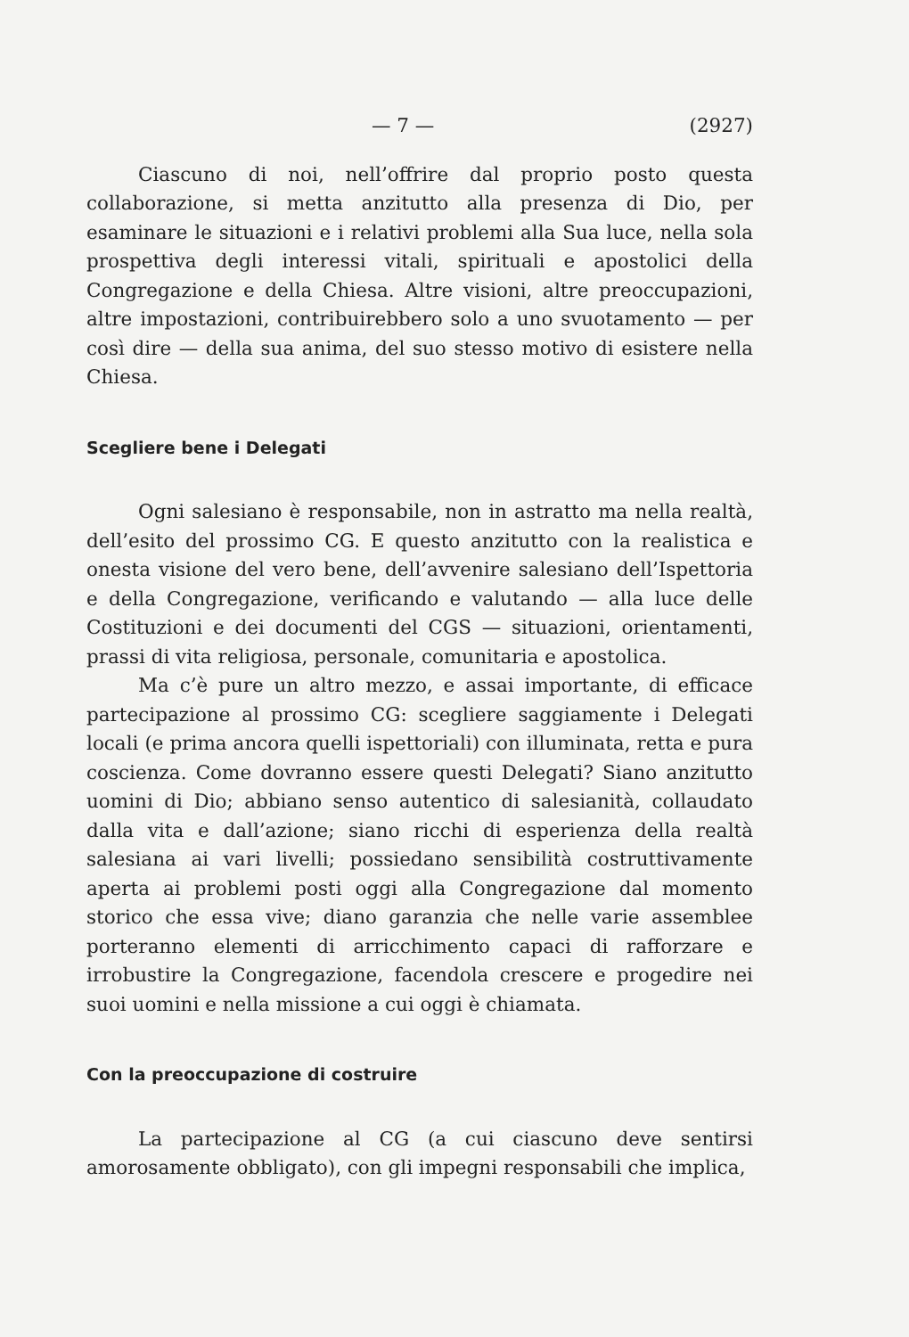— 7 — (2927)
Ciascuno di noi, nell’offrire dal proprio posto questa collaborazione, si metta anzitutto alla presenza di Dio, per esaminare le situazioni e i relativi problemi alla Sua luce, nella sola prospettiva degli interessi vitali, spirituali e apostolici della Congregazione e della Chiesa. Altre visioni, altre preoccupazioni, altre impostazioni, contribuirebbero solo a uno svuotamento — per così dire — della sua anima, del suo stesso motivo di esistere nella Chiesa.
Scegliere bene i Delegati
Ogni salesiano è responsabile, non in astratto ma nella realtà, dell’esito del prossimo CG. E questo anzitutto con la realistica e onesta visione del vero bene, dell’avvenire salesiano dell’Ispettoria e della Congregazione, verificando e valutando — alla luce delle Costituzioni e dei documenti del CGS — situazioni, orientamenti, prassi di vita religiosa, personale, comunitaria e apostolica.
Ma c’è pure un altro mezzo, e assai importante, di efficace partecipazione al prossimo CG: scegliere saggiamente i Delegati locali (e prima ancora quelli ispettoriali) con illuminata, retta e pura coscienza. Come dovranno essere questi Delegati? Siano anzitutto uomini di Dio; abbiano senso autentico di salesianità, collaudato dalla vita e dall’azione; siano ricchi di esperienza della realtà salesiana ai vari livelli; possiedano sensibilità costruttivamente aperta ai problemi posti oggi alla Congregazione dal momento storico che essa vive; diano garanzia che nelle varie assemblee porteranno elementi di arricchimento capaci di rafforzare e irrobustire la Congregazione, facendola crescere e progedire nei suoi uomini e nella missione a cui oggi è chiamata.
Con la preoccupazione di costruire
La partecipazione al CG (a cui ciascuno deve sentirsi amorosamente obbligato), con gli impegni responsabili che implica,